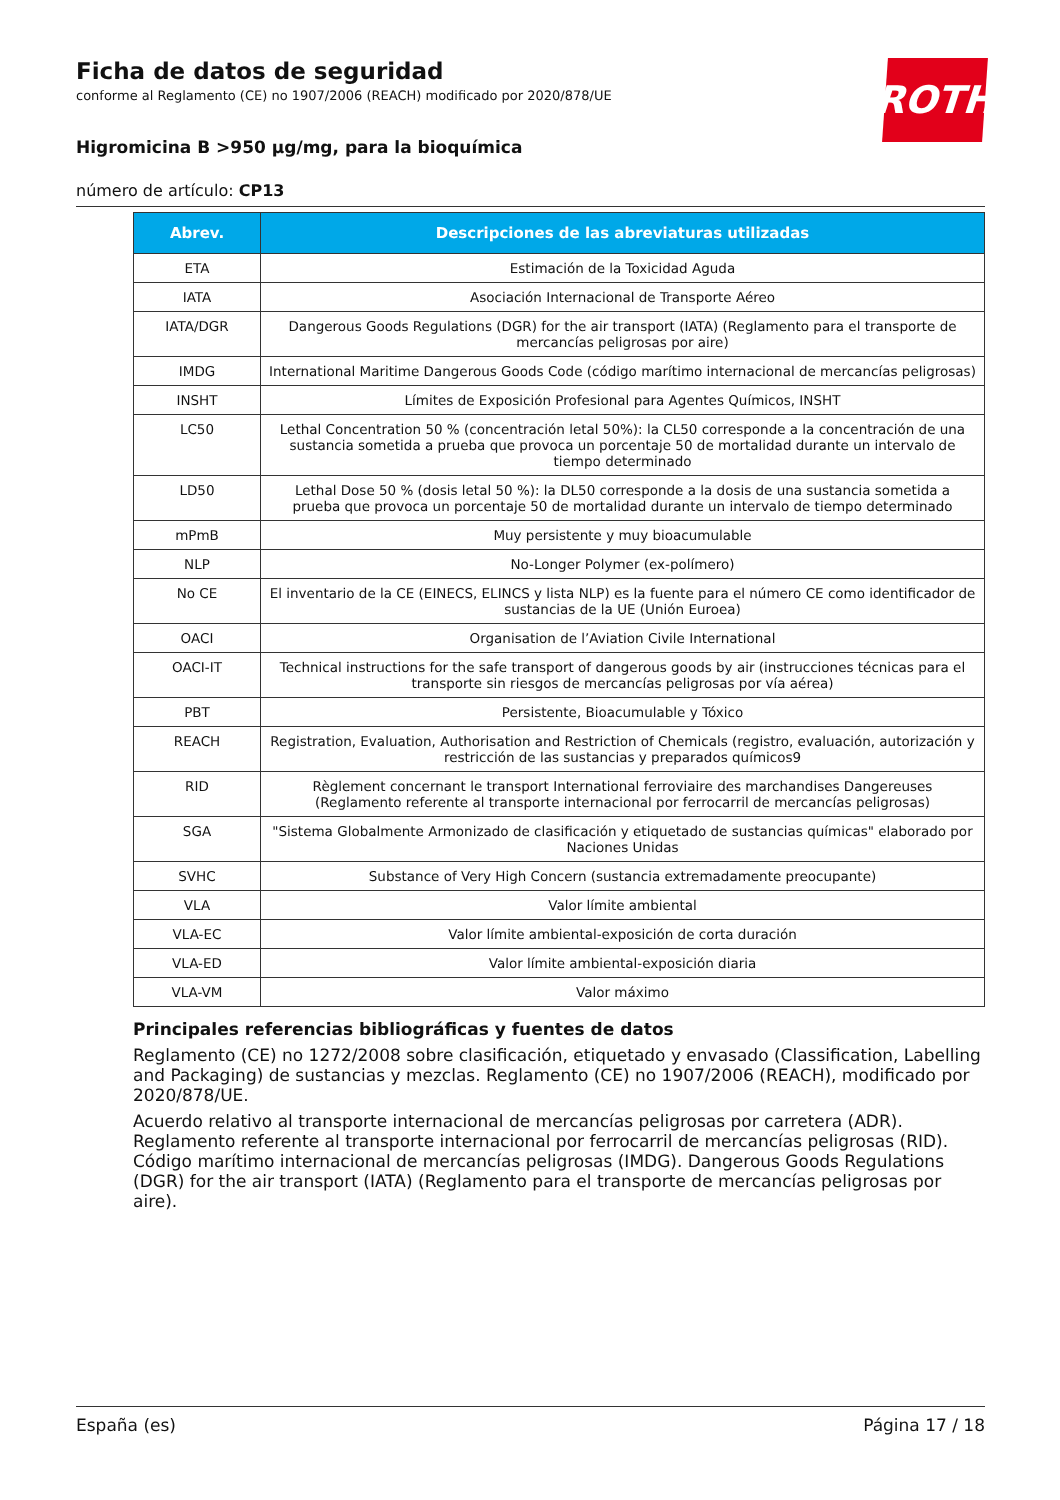ROTH
Ficha de datos de seguridad
conforme al Reglamento (CE) no 1907/2006 (REACH) modificado por 2020/878/UE
Higromicina B >950 µg/mg, para la bioquímica
número de artículo: CP13
| Abrev. | Descripciones de las abreviaturas utilizadas |
| --- | --- |
| ETA | Estimación de la Toxicidad Aguda |
| IATA | Asociación Internacional de Transporte Aéreo |
| IATA/DGR | Dangerous Goods Regulations (DGR) for the air transport (IATA) (Reglamento para el transporte de mercancías peligrosas por aire) |
| IMDG | International Maritime Dangerous Goods Code (código marítimo internacional de mercancías peligrosas) |
| INSHT | Límites de Exposición Profesional para Agentes Químicos, INSHT |
| LC50 | Lethal Concentration 50 % (concentración letal 50%): la CL50 corresponde a la concentración de una sustancia sometida a prueba que provoca un porcentaje 50 de mortalidad durante un intervalo de tiempo determinado |
| LD50 | Lethal Dose 50 % (dosis letal 50 %): la DL50 corresponde a la dosis de una sustancia sometida a prueba que provoca un porcentaje 50 de mortalidad durante un intervalo de tiempo determinado |
| mPmB | Muy persistente y muy bioacumulable |
| NLP | No-Longer Polymer (ex-polímero) |
| No CE | El inventario de la CE (EINECS, ELINCS y lista NLP) es la fuente para el número CE como identificador de sustancias de la UE (Unión Euroea) |
| OACI | Organisation de l’Aviation Civile International |
| OACI-IT | Technical instructions for the safe transport of dangerous goods by air (instrucciones técnicas para el transporte sin riesgos de mercancías peligrosas por vía aérea) |
| PBT | Persistente, Bioacumulable y Tóxico |
| REACH | Registration, Evaluation, Authorisation and Restriction of Chemicals (registro, evaluación, autorización y restricción de las sustancias y preparados químicos9 |
| RID | Règlement concernant le transport International ferroviaire des marchandises Dangereuses (Reglamento referente al transporte internacional por ferrocarril de mercancías peligrosas) |
| SGA | "Sistema Globalmente Armonizado de clasificación y etiquetado de sustancias químicas" elaborado por Naciones Unidas |
| SVHC | Substance of Very High Concern (sustancia extremadamente preocupante) |
| VLA | Valor límite ambiental |
| VLA-EC | Valor límite ambiental-exposición de corta duración |
| VLA-ED | Valor límite ambiental-exposición diaria |
| VLA-VM | Valor máximo |
Principales referencias bibliográficas y fuentes de datos
Reglamento (CE) no 1272/2008 sobre clasificación, etiquetado y envasado (Classification, Labelling and Packaging) de sustancias y mezclas. Reglamento (CE) no 1907/2006 (REACH), modificado por 2020/878/UE.
Acuerdo relativo al transporte internacional de mercancías peligrosas por carretera (ADR). Reglamento referente al transporte internacional por ferrocarril de mercancías peligrosas (RID). Código marítimo internacional de mercancías peligrosas (IMDG). Dangerous Goods Regulations (DGR) for the air transport (IATA) (Reglamento para el transporte de mercancías peligrosas por aire).
España (es) Página 17 / 18